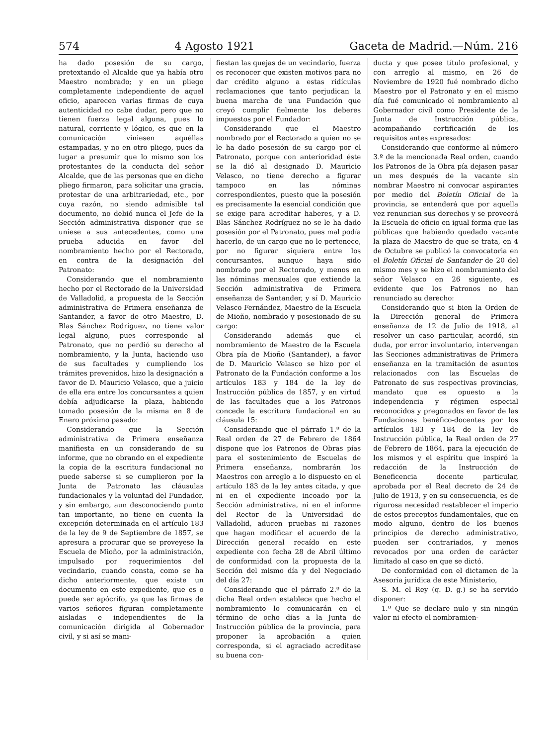574 4 Agosto 1921 Gaceta de Madrid.—Núm. 216
ha dado posesión de su cargo, pretextando el Alcalde que ya había otro Maestro nombrado; y en un pliego completamente independiente de aquel oficio, aparecen varias firmas de cuya autenticidad no cabe dudar, pero que no tienen fuerza legal alguna, pues lo natural, corriente y lógico, es que en la comunicación viniesen aquéllas estampadas, y no en otro pliego, pues da lugar a presumir que lo mismo son los protestantes de la conducta del señor Alcalde, que de las personas que en dicho pliego firmaron, para solicitar una gracia, protestar de una arbitrariedad, etc., por cuya razón, no siendo admisible tal documento, no debió nunca el Jefe de la Sección administrativa disponer que se uniese a sus antecedentes, como una prueba aducida en favor del nombramiento hecho por el Rectorado, en contra de la designación del Patronato:
Considerando que el nombramiento hecho por el Rectorado de la Universidad de Valladolid, a propuesta de la Sección administrativa de Primera enseñanza de Santander, a favor de otro Maestro, D. Blas Sánchez Rodríguez, no tiene valor legal alguno, pues corresponde al Patronato, que no perdió su derecho al nombramiento, y la Junta, haciendo uso de sus facultades y cumpliendo los trámites prevenidos, hizo la designación a favor de D. Mauricio Velasco, que a juicio de ella era entre los concursantes a quien debía adjudicarse la plaza, habiendo tomado posesión de la misma en 8 de Enero próximo pasado:
Considerando que la Sección administrativa de Primera enseñanza manifiesta en un considerando de su informe, que no obrando en el expediente la copia de la escritura fundacional no puede saberse si se cumplieron por la Junta de Patronato las cláusulas fundacionales y la voluntad del Fundador, y sin embargo, aun desconociendo punto tan importante, no tiene en cuenta la excepción determinada en el artículo 183 de la ley de 9 de Septiembre de 1857, se apresura a procurar que se proveyese la Escuela de Mioño, por la administración, impulsado por requerimientos del vecindario, cuando consta, como se ha dicho anteriormente, que existe un documento en este expediente, que es o puede ser apócrifo, ya que las firmas de varios señores figuran completamente aisladas e independientes de la comunicación dirigida al Gobernador civil, y si así se mani-
fiestan las quejas de un vecindario, fuerza es reconocer que existen motivos para no dar crédito alguno a estas ridículas reclamaciones que tanto perjudican la buena marcha de una Fundación que creyó cumplir fielmente los deberes impuestos por el Fundador:
Considerando que el Maestro nombrado por el Rectorado a quien no se le ha dado posesión de su cargo por el Patronato, porque con anterioridad éste se la dió al designado D. Mauricio Velasco, no tiene derecho a figurar tampoco en las nóminas correspondientes, puesto que la posesión es precisamente la esencial condición que se exige para acreditar haberes, y a D. Blas Sánchez Rodríguez no se le ha dado posesión por el Patronato, pues mal podía hacerlo, de un cargo que no le pertenece, por no figurar siquiera entre los concursantes, aunque haya sido nombrado por el Rectorado, y menos en las nóminas mensuales que extiende la Sección administrativa de Primera enseñanza de Santander, y sí D. Mauricio Velasco Fernández, Maestro de la Escuela de Mioño, nombrado y posesionado de su cargo:
Considerando además que el nombramiento de Maestro de la Escuela Obra pía de Mioño (Santander), a favor de D. Mauricio Velasco se hizo por el Patronato de la Fundación conforme a los artículos 183 y 184 de la ley de Instrucción pública de 1857, y en virtud de las facultades que a los Patronos concede la escritura fundacional en su cláusula 15:
Considerando que el párrafo 1.º de la Real orden de 27 de Febrero de 1864 dispone que los Patronos de Obras pías para el sostenimiento de Escuelas de Primera enseñanza, nombrarán los Maestros con arreglo a lo dispuesto en el artículo 183 de la ley antes citada, y que ni en el expediente incoado por la Sección administrativa, ni en el informe del Rector de la Universidad de Valladolid, aducen pruebas ni razones que hagan modificar el acuerdo de la Dirección general recaído en este expediente con fecha 28 de Abril último de conformidad con la propuesta de la Sección del mismo día y del Negociado del día 27:
Considerando que el párrafo 2.º de la dicha Real orden establece que hecho el nombramiento lo comunicarán en el término de ocho días a la Junta de Instrucción pública de la provincia, para proponer la aprobación a quien corresponda, si el agraciado acreditase su buena con-
ducta y que posee título profesional, y con arreglo al mismo, en 26 de Noviembre de 1920 fué nombrado dicho Maestro por el Patronato y en el mismo día fué comunicado el nombramiento al Gobernador civil como Presidente de la Junta de Instrucción pública, acompañando certificación de los requisitos antes expresados:
Considerando que conforme al número 3.º de la mencionada Real orden, cuando los Patronos de la Obra pía dejasen pasar un mes después de la vacante sin nombrar Maestro ni convocar aspirantes por medio del Boletín Oficial de la provincia, se entenderá que por aquella vez renuncian sus derechos y se proveerá la Escuela de oficio en igual forma que las públicas que habiendo quedado vacante la plaza de Maestro de que se trata, en 4 de Octubre se publicó la convocatoria en el Boletín Oficial de Santander de 20 del mismo mes y se hizo el nombramiento del señor Velasco en 26 siguiente, es evidente que los Patronos no han renunciado su derecho:
Considerando que si bien la Orden de la Dirección general de Primera enseñanza de 12 de Julio de 1918, al resolver un caso particular, acordó, sin duda, por error involuntario, intervengan las Secciones administrativas de Primera enseñanza en la tramitación de asuntos relacionados con las Escuelas de Patronato de sus respectivas provincias, mandato que es opuesto a la independencia y régimen especial reconocidos y pregonados en favor de las Fundaciones benéfico-docentes por los artículos 183 y 184 de la ley de Instrucción pública, la Real orden de 27 de Febrero de 1864, para la ejecución de los mismos y el espíritu que inspiró la redacción de la Instrucción de Beneficencia docente particular, aprobada por el Real decreto de 24 de Julio de 1913, y en su consecuencia, es de rigurosa necesidad restablecer el imperio de estos preceptos fundamentales, que en modo alguno, dentro de los buenos principios de derecho administrativo, pueden ser contrariados, y menos revocados por una orden de carácter limitado al caso en que se dictó.
De conformidad con el dictamen de la Asesoría jurídica de este Ministerio,
S. M. el Rey (q. D. g.) se ha servido disponer:
1.º Que se declare nulo y sin ningún valor ni efecto el nombramien-